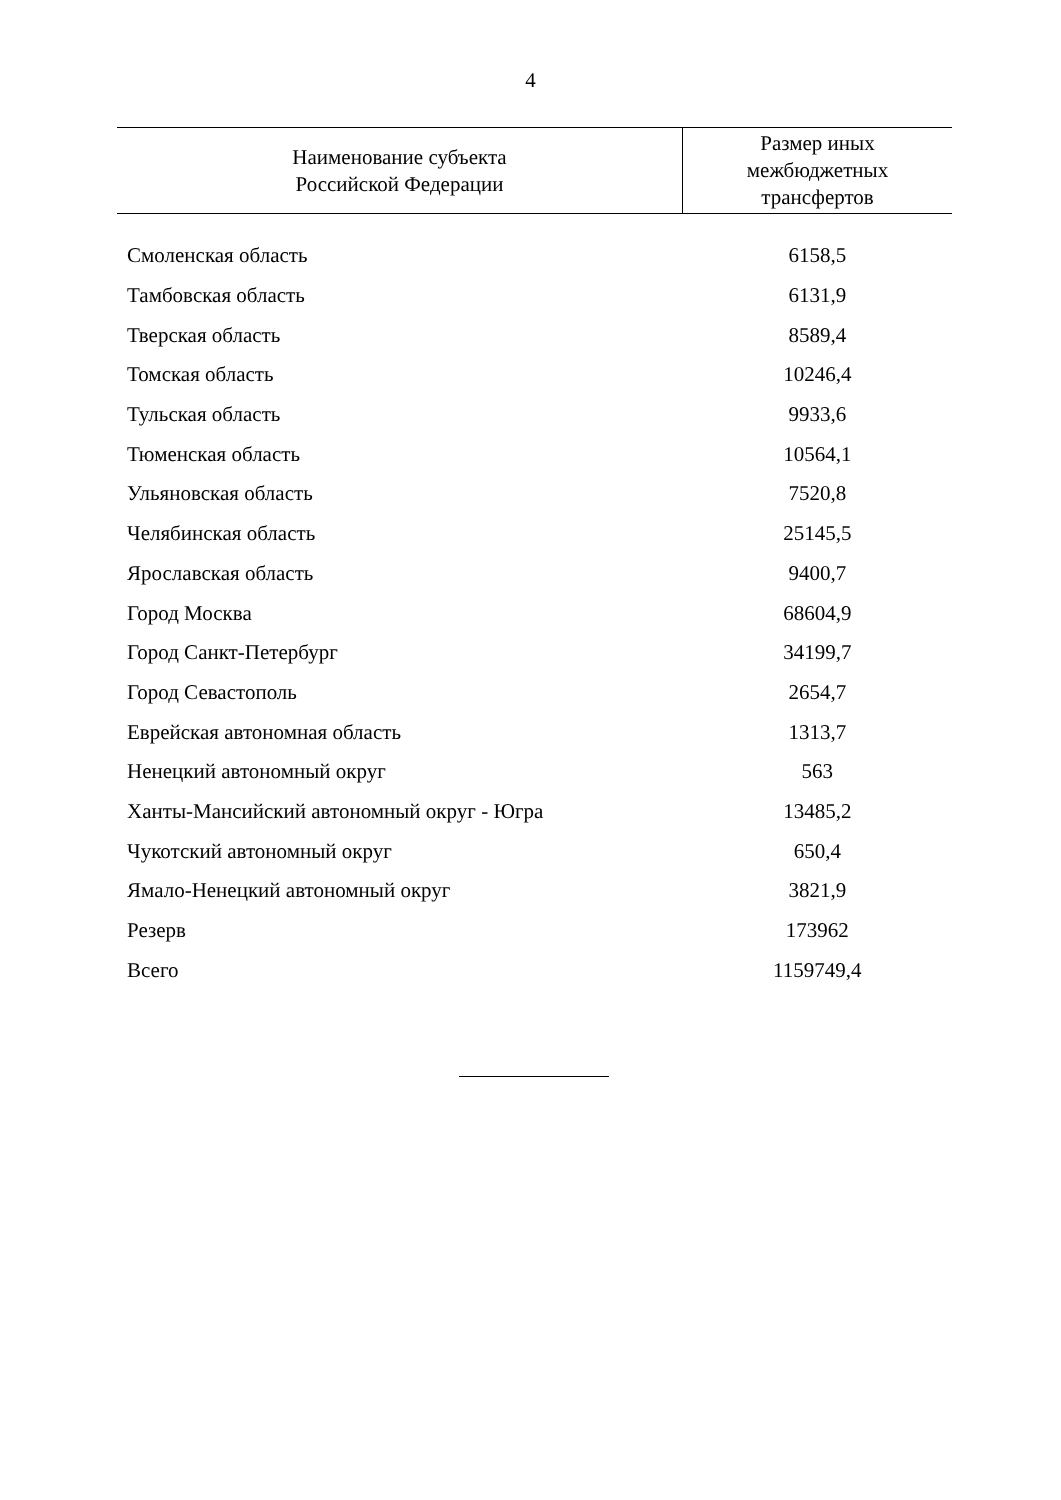4
| Наименование субъекта Российской Федерации | Размер иных межбюджетных трансфертов |
| --- | --- |
| Смоленская область | 6158,5 |
| Тамбовская область | 6131,9 |
| Тверская область | 8589,4 |
| Томская область | 10246,4 |
| Тульская область | 9933,6 |
| Тюменская область | 10564,1 |
| Ульяновская область | 7520,8 |
| Челябинская область | 25145,5 |
| Ярославская область | 9400,7 |
| Город Москва | 68604,9 |
| Город Санкт-Петербург | 34199,7 |
| Город Севастополь | 2654,7 |
| Еврейская автономная область | 1313,7 |
| Ненецкий автономный округ | 563 |
| Ханты-Мансийский автономный округ - Югра | 13485,2 |
| Чукотский автономный округ | 650,4 |
| Ямало-Ненецкий автономный округ | 3821,9 |
| Резерв | 173962 |
| Всего | 1159749,4 |